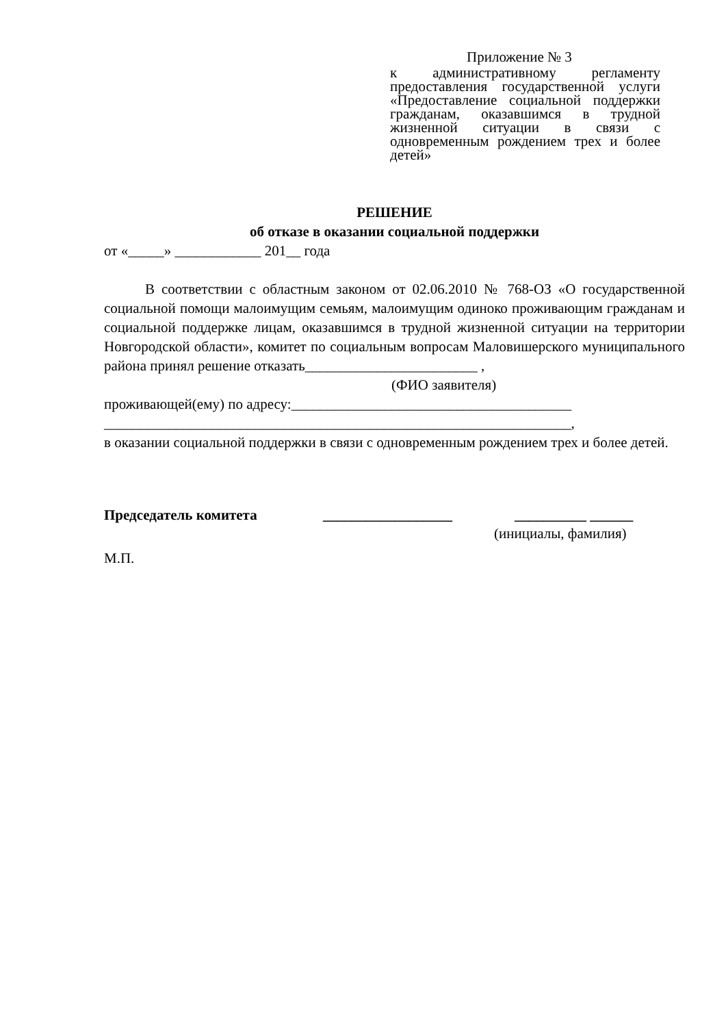Приложение № 3
к административному регламенту предоставления государственной услуги «Предоставление социальной поддержки гражданам, оказавшимся в трудной жизненной ситуации в связи с одновременным рождением трех и более детей»
РЕШЕНИЕ
об отказе в оказании социальной поддержки
от «_____» ____________ 201__ года
В соответствии с областным законом от 02.06.2010 № 768-ОЗ «О государственной социальной помощи малоимущим семьям, малоимущим одиноко проживающим гражданам и социальной поддержке лицам, оказавшимся в трудной жизненной ситуации на территории Новгородской области», комитет по социальным вопросам Маловишерского муниципального района принял решение отказать________________________ ,
(ФИО заявителя)
проживающей(ему) по адресу:_______________________________________
_________________________________________________________________,
в оказании социальной поддержки в связи с одновременным рождением трех и более детей.
Председатель комитета __________________ __________ ______
(инициалы, фамилия)
М.П.